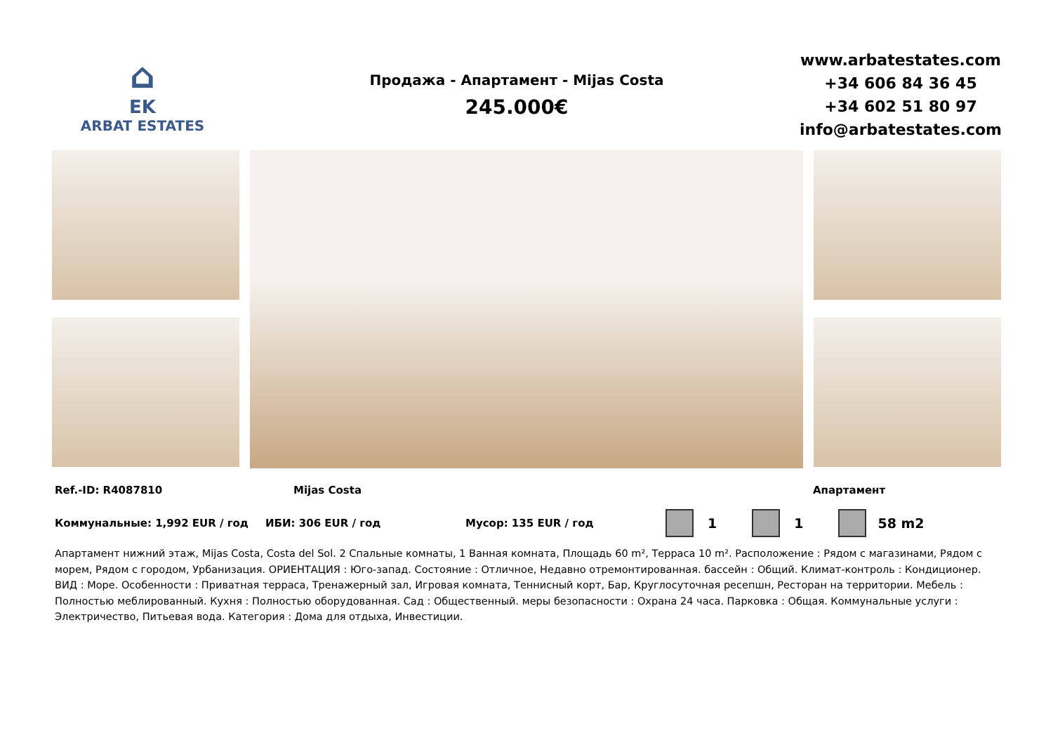⌂
EK
ARBAT ESTATES
Продажа - Апартамент - Mijas Costa
245.000€
www.arbatestates.com
+34 606 84 36 45
+34 602 51 80 97
info@arbatestates.com
Ref.-ID: R4087810 Mijas Costa Апартамент
Коммунальные: 1,992 EUR / год ИБИ: 306 EUR / год Мусор: 135 EUR / год 1 1 58 m2
Апартамент нижний этаж, Mijas Costa, Costa del Sol. 2 Спальные комнаты, 1 Ванная комната, Площадь 60 m², Терраса 10 m². Расположение : Рядом с магазинами, Рядом с морем, Рядом с городом, Урбанизация. ОРИЕНТАЦИЯ : Юго-запад. Состояние : Отличное, Недавно отремонтированная. бассейн : Общий. Климат-контроль : Кондиционер. ВИД : Море. Особенности : Приватная терраса, Тренажерный зал, Игровая комната, Теннисный корт, Бар, Круглосуточная ресепшн, Ресторан на территории. Мебель : Полностью меблированный. Кухня : Полностью оборудованная. Сад : Общественный. меры безопасности : Охрана 24 часа. Парковка : Общая. Коммунальные услуги : Электричество, Питьевая вода. Категория : Дома для отдыха, Инвестиции.